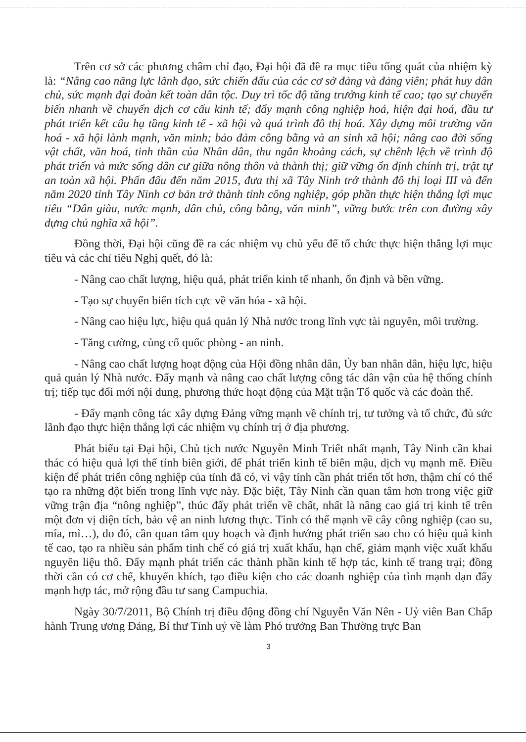Trên cơ sở các phương châm chỉ đạo, Đại hội đã đề ra mục tiêu tổng quát của nhiệm kỳ là: “Nâng cao năng lực lãnh đạo, sức chiến đấu của các cơ sở đảng và đảng viên; phát huy dân chủ, sức mạnh đại đoàn kết toàn dân tộc. Duy trì tốc độ tăng trưởng kinh tế cao; tạo sự chuyển biến nhanh về chuyển dịch cơ cấu kinh tế; đẩy mạnh công nghiệp hoá, hiện đại hoá, đầu tư phát triển kết cấu hạ tầng kinh tế - xã hội và quá trình đô thị hoá. Xây dựng môi trường văn hoá - xã hội lành mạnh, văn minh; bảo đảm công bằng và an sinh xã hội; nâng cao đời sống vật chất, văn hoá, tinh thần của Nhân dân, thu ngắn khoảng cách, sự chênh lệch về trình độ phát triển và mức sống dân cư giữa nông thôn và thành thị; giữ vững ổn định chính trị, trật tự an toàn xã hội. Phấn đấu đến năm 2015, đưa thị xã Tây Ninh trở thành đô thị loại III và đến năm 2020 tỉnh Tây Ninh cơ bản trở thành tỉnh công nghiệp, góp phần thực hiện thắng lợi mục tiêu “Dân giàu, nước mạnh, dân chủ, công bằng, văn minh”, vững bước trên con đường xây dựng chủ nghĩa xã hội”.
Đồng thời, Đại hội cũng đề ra các nhiệm vụ chủ yếu để tổ chức thực hiện thắng lợi mục tiêu và các chỉ tiêu Nghị quết, đó là:
- Nâng cao chất lượng, hiệu quả, phát triển kinh tế nhanh, ổn định và bền vững.
- Tạo sự chuyển biến tích cực về văn hóa - xã hội.
- Nâng cao hiệu lực, hiệu quả quản lý Nhà nước trong lĩnh vực tài nguyên, môi trường.
- Tăng cường, củng cố quốc phòng - an ninh.
- Nâng cao chất lượng hoạt động của Hội đồng nhân dân, Ủy ban nhân dân, hiệu lực, hiệu quả quản lý Nhà nước. Đẩy mạnh và nâng cao chất lượng công tác dân vận của hệ thống chính trị; tiếp tục đổi mới nội dung, phương thức hoạt động của Mặt trận Tổ quốc và các đoàn thể.
- Đẩy mạnh công tác xây dựng Đảng vững mạnh về chính trị, tư tưởng và tổ chức, đủ sức lãnh đạo thực hiện thắng lợi các nhiệm vụ chính trị ở địa phương.
Phát biểu tại Đại hội, Chủ tịch nước Nguyễn Minh Triết nhất mạnh, Tây Ninh cần khai thác có hiệu quả lợi thế tỉnh biên giới, để phát triển kinh tế biên mậu, dịch vụ mạnh mẽ. Điều kiện để phát triển công nghiệp của tỉnh đã có, vì vậy tỉnh cần phát triển tốt hơn, thậm chí có thể tạo ra những đột biến trong lĩnh vực này. Đặc biệt, Tây Ninh cần quan tâm hơn trong việc giữ vững trận địa “nông nghiệp”, thúc đẩy phát triển về chất, nhất là nâng cao giá trị kinh tế trên một đơn vị diện tích, bảo vệ an ninh lương thực. Tỉnh có thế mạnh về cây công nghiệp (cao su, mía, mì…), do đó, cần quan tâm quy hoạch và định hướng phát triển sao cho có hiệu quả kinh tế cao, tạo ra nhiều sản phẩm tinh chế có giá trị xuất khẩu, hạn chế, giảm mạnh việc xuất khẩu nguyên liệu thô. Đẩy mạnh phát triển các thành phần kinh tế hợp tác, kinh tế trang trại; đồng thời cần có cơ chế, khuyến khích, tạo điều kiện cho các doanh nghiệp của tỉnh mạnh dạn đẩy mạnh hợp tác, mở rộng đầu tư sang Campuchia.
Ngày 30/7/2011, Bộ Chính trị điều động đồng chí Nguyễn Văn Nên - Uỷ viên Ban Chấp hành Trung ương Đảng, Bí thư Tỉnh uỷ về làm Phó trưởng Ban Thường trực Ban
3